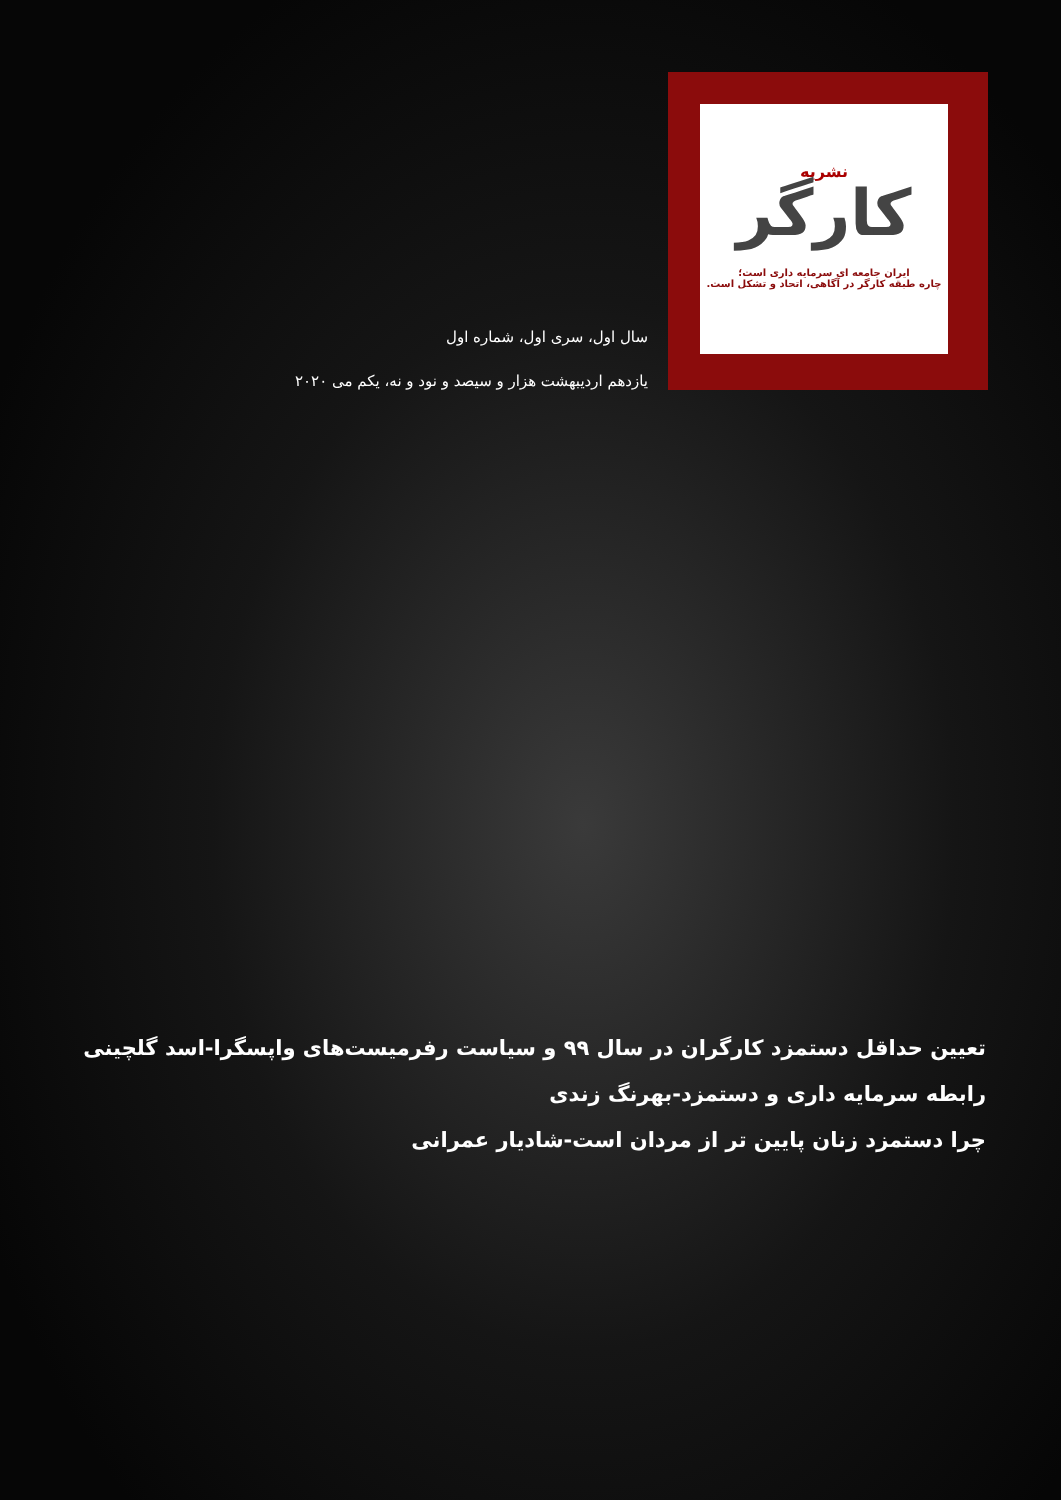نشریه
کارگر
ایران جامعه ای سرمایه داری است؛
چاره طبقه کارگر در آگاهی، اتحاد و تشکل است.
سال اول، سری اول، شماره اول
یازدهم اردیبهشت هزار و سیصد و نود و نه، یکم می ۲۰۲۰
تعیین حداقل دستمزد کارگران در سال ۹۹ و سیاست رفرمیست‌های واپسگرا-اسد گلچینی
رابطه سرمایه داری و دستمزد-بهرنگ زندی
چرا دستمزد زنان پایین تر از مردان است-شادیار عمرانی